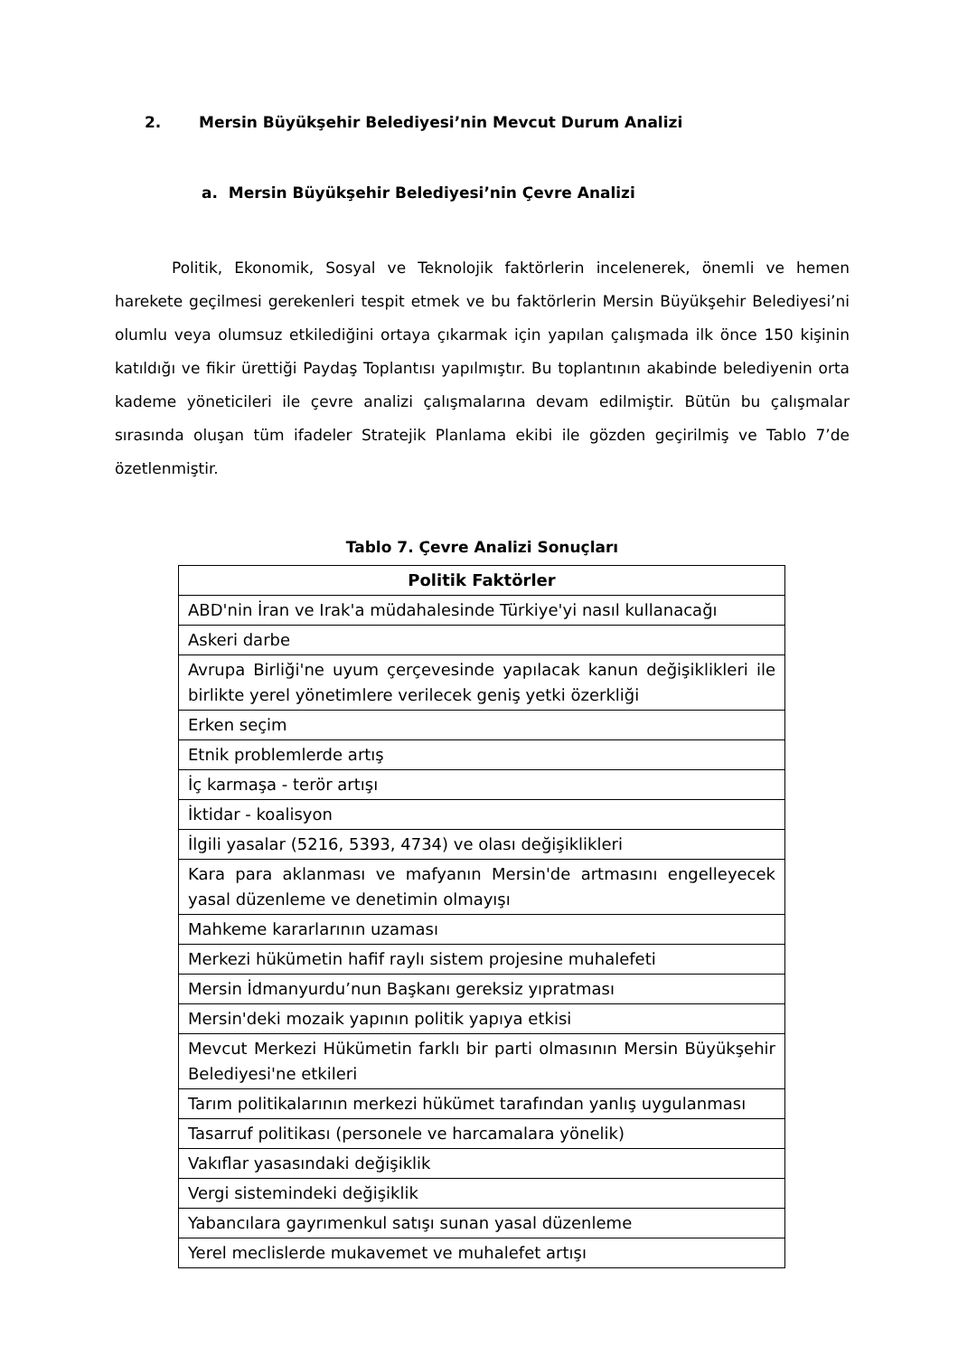2. Mersin Büyükşehir Belediyesi’nin Mevcut Durum Analizi
a. Mersin Büyükşehir Belediyesi’nin Çevre Analizi
Politik, Ekonomik, Sosyal ve Teknolojik faktörlerin incelenerek, önemli ve hemen harekete geçilmesi gerekenleri tespit etmek ve bu faktörlerin Mersin Büyükşehir Belediyesi’ni olumlu veya olumsuz etkilediğini ortaya çıkarmak için yapılan çalışmada ilk önce 150 kişinin katıldığı ve fikir ürettiği Paydaş Toplantısı yapılmıştır. Bu toplantının akabinde belediyenin orta kademe yöneticileri ile çevre analizi çalışmalarına devam edilmiştir. Bütün bu çalışmalar sırasında oluşan tüm ifadeler Stratejik Planlama ekibi ile gözden geçirilmiş ve Tablo 7’de özetlenmiştir.
Tablo 7. Çevre Analizi Sonuçları
| Politik Faktörler |
| --- |
| ABD'nin İran ve Irak'a müdahalesinde Türkiye'yi nasıl kullanacağı |
| Askeri darbe |
| Avrupa Birliği'ne uyum çerçevesinde yapılacak kanun değişiklikleri ile birlikte yerel yönetimlere verilecek geniş yetki özerkliği |
| Erken seçim |
| Etnik problemlerde artış |
| İç karmaşa - terör artışı |
| İktidar - koalisyon |
| İlgili yasalar (5216, 5393, 4734) ve olası değişiklikleri |
| Kara para aklanması ve mafyanın Mersin'de artmasını engelleyecek yasal düzenleme ve denetimin olmayışı |
| Mahkeme kararlarının uzaması |
| Merkezi hükümetin hafif raylı sistem projesine muhalefeti |
| Mersin İdmanyurdu’nun Başkanı gereksiz yıpratması |
| Mersin'deki mozaik yapının politik yapıya etkisi |
| Mevcut Merkezi Hükümetin farklı bir parti olmasının Mersin Büyükşehir Belediyesi'ne etkileri |
| Tarım politikalarının merkezi hükümet tarafından yanlış uygulanması |
| Tasarruf politikası (personele ve harcamalara yönelik) |
| Vakıflar yasasındaki değişiklik |
| Vergi sistemindeki değişiklik |
| Yabancılara gayrımenkul satışı sunan yasal düzenleme |
| Yerel meclislerde mukavemet ve muhalefet artışı |